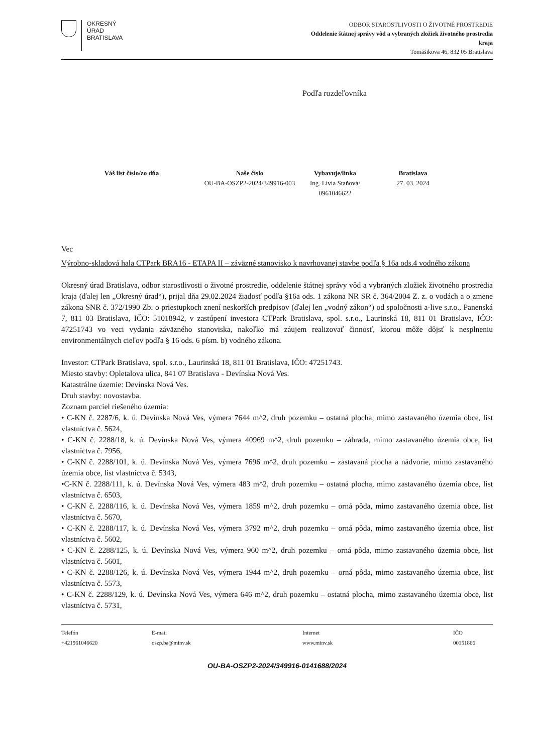OKRESNÝ
ÚRAD
BRATISLAVA
ODBOR STAROSTLIVOSTI O ŽIVOTNÉ PROSTREDIE
Oddelenie štátnej správy vôd a vybraných zložiek životného prostredia
kraja
Tomášikova 46, 832 05 Bratislava
Podľa rozdeľovníka
Váš list číslo/zo dňa Naše číslo
OU-BA-OSZP2-2024/349916-003
Vybavuje/linka
Ing. Lívia Staňová/
0961046622
Bratislava
27. 03. 2024
Vec
Výrobno-skladová hala CTPark BRA16 - ETAPA II – záväzné stanovisko k navrhovanej stavbe podľa § 16a ods.4 vodného zákona
Okresný úrad Bratislava, odbor starostlivosti o životné prostredie, oddelenie štátnej správy vôd a vybraných zložiek životného prostredia kraja (ďalej len „Okresný úrad“), prijal dňa 29.02.2024 žiadosť podľa §16a ods. 1 zákona NR SR č. 364/2004 Z. z. o vodách a o zmene zákona SNR č. 372/1990 Zb. o priestupkoch znení neskorších predpisov (ďalej len „vodný zákon“) od spoločnosti a-live s.r.o., Panenská 7, 811 03 Bratislava, IČO: 51018942, v zastúpení investora CTPark Bratislava, spol. s.r.o., Laurinská 18, 811 01 Bratislava, IČO: 47251743 vo veci vydania záväzného stanoviska, nakoľko má záujem realizovať činnosť, ktorou môže dôjsť k nesplneniu environmentálnych cieľov podľa § 16 ods. 6 písm. b) vodného zákona.
Investor: CTPark Bratislava, spol. s.r.o., Laurinská 18, 811 01 Bratislava, IČO: 47251743.
Miesto stavby: Opletalova ulica, 841 07 Bratislava - Devínska Nová Ves.
Katastrálne územie: Devínska Nová Ves.
Druh stavby: novostavba.
Zoznam parciel riešeného územia:
• C-KN č. 2287/6, k. ú. Devínska Nová Ves, výmera 7644 m^2, druh pozemku – ostatná plocha, mimo zastavaného územia obce, list vlastníctva č. 5624,
• C-KN č. 2288/18, k. ú. Devínska Nová Ves, výmera 40969 m^2, druh pozemku – záhrada, mimo zastavaného územia obce, list vlastníctva č. 7956,
• C-KN č. 2288/101, k. ú. Devínska Nová Ves, výmera 7696 m^2, druh pozemku – zastavaná plocha a nádvorie, mimo zastavaného územia obce, list vlastníctva č. 5343,
•C-KN č. 2288/111, k. ú. Devínska Nová Ves, výmera 483 m^2, druh pozemku – ostatná plocha, mimo zastavaného územia obce, list vlastníctva č. 6503,
• C-KN č. 2288/116, k. ú. Devínska Nová Ves, výmera 1859 m^2, druh pozemku – orná pôda, mimo zastavaného územia obce, list vlastníctva č. 5670,
• C-KN č. 2288/117, k. ú. Devínska Nová Ves, výmera 3792 m^2, druh pozemku – orná pôda, mimo zastavaného územia obce, list vlastníctva č. 5602,
• C-KN č. 2288/125, k. ú. Devínska Nová Ves, výmera 960 m^2, druh pozemku – orná pôda, mimo zastavaného územia obce, list vlastníctva č. 5601,
• C-KN č. 2288/126, k. ú. Devínska Nová Ves, výmera 1944 m^2, druh pozemku – orná pôda, mimo zastavaného územia obce, list vlastníctva č. 5573,
• C-KN č. 2288/129, k. ú. Devínska Nová Ves, výmera 646 m^2, druh pozemku – ostatná plocha, mimo zastavaného územia obce, list vlastníctva č. 5731,
Telefón
+421961046620
E-mail
oszp.ba@minv.sk
Internet
www.minv.sk
IČO
00151866
OU-BA-OSZP2-2024/349916-0141688/2024